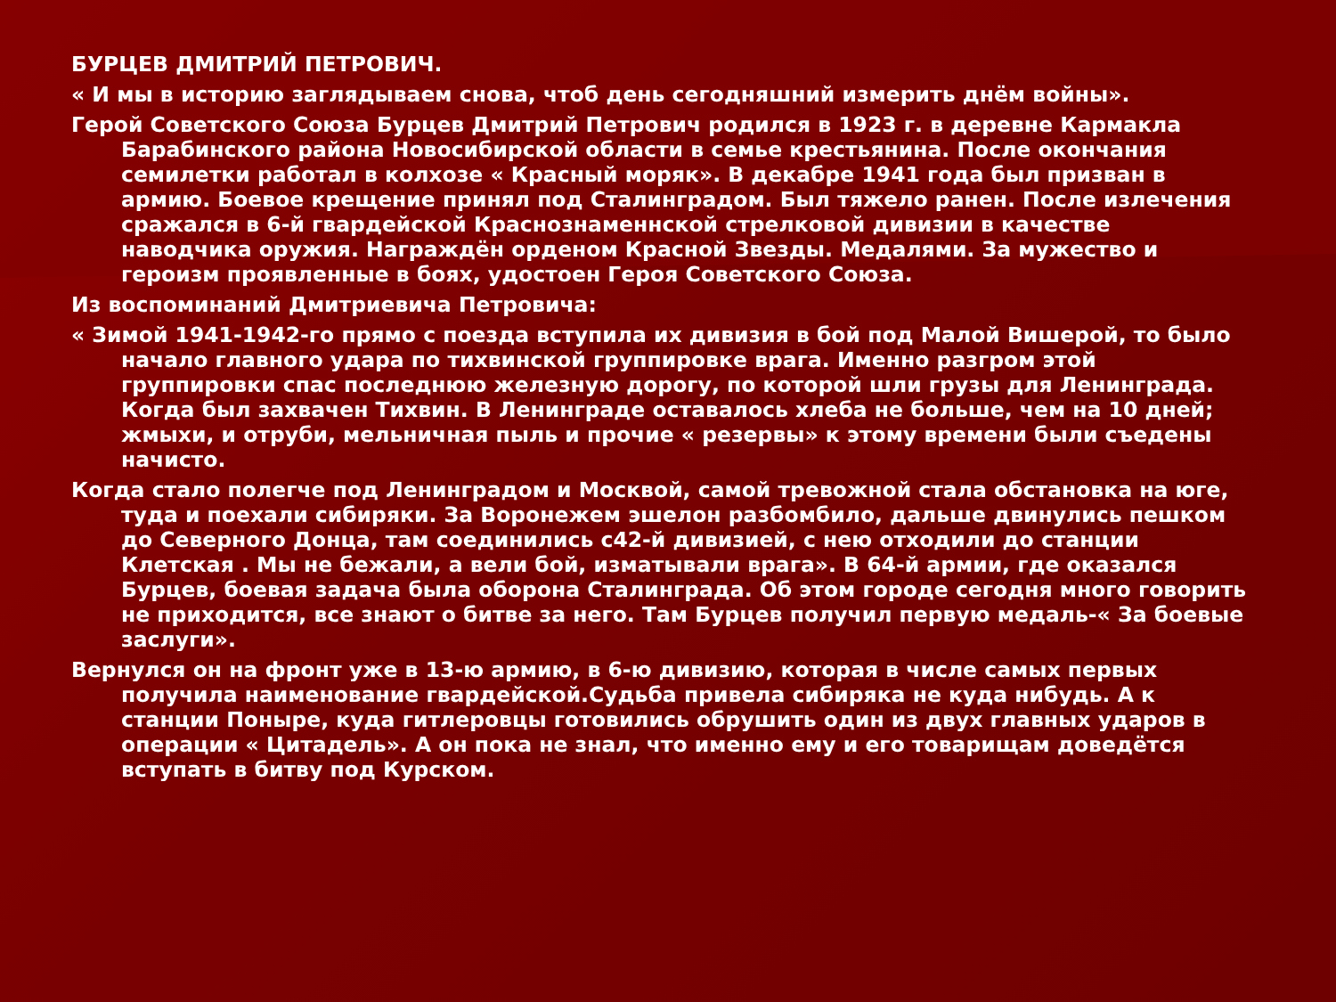БУРЦЕВ ДМИТРИЙ ПЕТРОВИЧ.
« И мы в историю заглядываем снова, чтоб день сегодняшний измерить днём войны».
Герой Советского Союза Бурцев Дмитрий Петрович родился в 1923 г. в деревне Кармакла Барабинского района Новосибирской области в семье крестьянина. После окончания семилетки работал в колхозе « Красный моряк». В декабре 1941 года был призван в армию. Боевое крещение принял под Сталинградом. Был тяжело ранен. После излечения сражался в 6-й гвардейской Краснознаменнской стрелковой дивизии в качестве наводчика оружия. Награждён орденом Красной Звезды. Медалями. За мужество и героизм проявленные в боях, удостоен Героя Советского Союза.
Из воспоминаний Дмитриевича Петровича:
« Зимой 1941-1942-го прямо с поезда вступила их дивизия в бой под Малой Вишерой, то было начало главного удара по тихвинской группировке врага. Именно разгром этой группировки спас последнюю железную дорогу, по которой шли грузы для Ленинграда. Когда был захвачен Тихвин. В Ленинграде оставалось хлеба не больше, чем на 10 дней; жмыхи, и отруби, мельничная пыль и прочие « резервы» к этому времени были съедены начисто.
Когда стало полегче под Ленинградом и Москвой, самой тревожной стала обстановка на юге, туда и поехали сибиряки. За Воронежем эшелон разбомбило, дальше двинулись пешком до Северного Донца, там соединились с42-й дивизией, с нею отходили до станции Клетская . Мы не бежали, а вели бой, изматывали врага». В 64-й армии, где оказался Бурцев, боевая задача была оборона Сталинграда. Об этом городе сегодня много говорить не приходится, все знают о битве за него. Там Бурцев получил первую медаль-« За боевые заслуги».
Вернулся он на фронт уже в 13-ю армию, в 6-ю дивизию, которая в числе самых первых получила наименование гвардейской.Судьба привела сибиряка не куда нибудь. А к станции Поныре, куда гитлеровцы готовились обрушить один из двух главных ударов в операции « Цитадель». А он пока не знал, что именно ему и его товарищам доведётся вступать в битву под Курском.